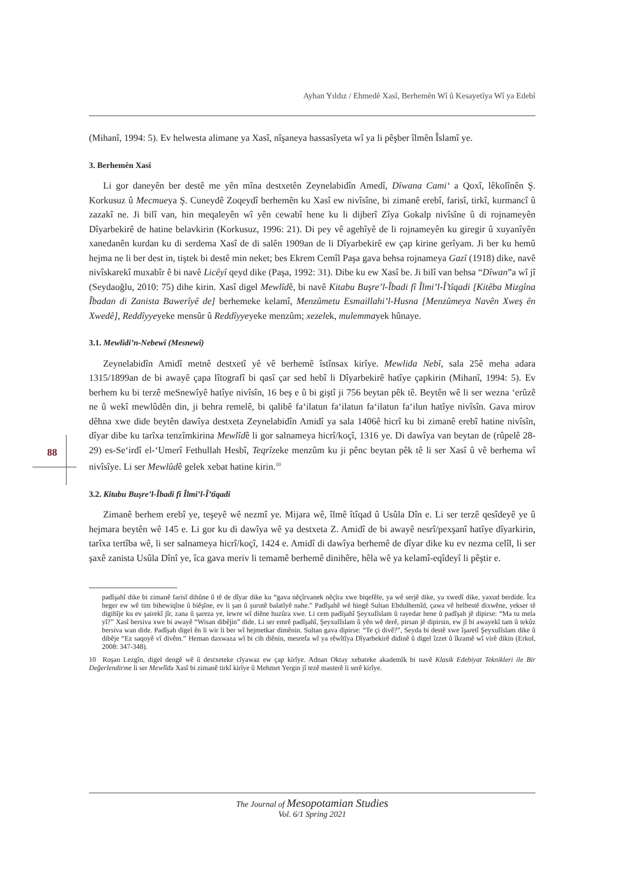Ayhan Yıldız / Ehmedê Xasî, Berhemên Wî û Kesayetîya Wî ya Edebî
88
(Mihanî, 1994: 5). Ev helwesta alimane ya Xasî, nîşaneya hassasîyeta wî ya li pêşber îlmên Îslamî ye.
3. Berhemên Xasî
Li gor daneyên ber destê me yên mîna destxetên Zeynelabidîn Amedî, Dîwana Cami‘ a Qoxî, lêkolînên Ş. Korkusuz û Mecmueya Ş. Cuneydê Zoqeydî berhemên ku Xasî ew nivîsîne, bi zimanê erebî, farisî, tirkî, kurmancî û zazakî ne. Ji bilî van, hin meqaleyên wî yên cewabî hene ku li dijberî Zîya Gokalp nivîsîne û di rojnameyên Dîyarbekirê de hatine belavkirin (Korkusuz, 1996: 21). Di pey vê agehîyê de li rojnameyên ku giregir û xuyanîyên xanedanên kurdan ku di serdema Xasî de di salên 1909an de li Dîyarbekirê ew çap kirine gerîyam. Ji ber ku hemû hejma ne li ber dest in, tiştek bi destê min neket; bes Ekrem Cemîl Paşa gava behsa rojnameya Gazî (1918) dike, navê nivîskarekî muxabîr ê bi navê Licêyî qeyd dike (Paşa, 1992: 31). Dibe ku ew Xasî be. Ji bilî van behsa “Dîwan”a wî jî (Seydaoğlu, 2010: 75) dihe kirin. Xasî digel Mewlîdê, bi navê Kitabu Buşre’l-Îbadi fî Îlmi’l-Î’tîqadi [Kitêba Mizgîna Îbadan di Zanista Bawerîyê de] berhemeke kelamî, Menzûmetu Esmaillahi’l-Husna [Menzûmeya Navên Xweş ên Xwedê], Reddîyyeyeke mensûr û Reddîyyeyeke menzûm; xezelek, mulemmayek hûnaye.
3.1. Mewlîdi’n-Nebewî (Mesnewî)
Zeynelabidîn Amidî metnê destxetî yê vê berhemê îstînsax kirîye. Mewlida Nebî, sala 25ê meha adara 1315/1899an de bi awayê çapa lîtografî bi qasî çar sed hebî li Dîyarbekirê hatîye çapkirin (Mihanî, 1994: 5). Ev berhem ku bi terzê meSnewîyê hatîye nivîsîn, 16 beş e û bi giştî ji 756 beytan pêk tê. Beytên wê li ser wezna ‘erûzê ne û wekî mewlûdên din, ji behra remelê, bi qalibê fa‘ilatun fa‘ilatun fa‘ilatun fa‘ilun hatîye nivîsîn. Gava mirov dêhna xwe dide beytên dawîya destxeta Zeynelabidîn Amidî ya sala 1406ê hicrî ku bi zimanê erebî hatine nivîsîn, dîyar dibe ku tarîxa tenzîmkirina Mewlîdê li gor salnameya hicrî/koçî, 1316 ye. Di dawîya van beytan de (rûpelê 28-29) es-Se‘irdî el-‘Umerî Fethullah Hesbî, Teqrîzeke menzûm ku ji pênc beytan pêk tê li ser Xasî û vê berhema wî nivîsîye. Li ser Mewlûdê gelek xebat hatine kirin.<sup>10</sup>
3.2. Kitabu Buşre’l-Îbadi fî Îlmi’l-Î’tîqadi
Zimanê berhem erebî ye, teşeyê wê nezmî ye. Mijara wê, îlmê îtîqad û Usûla Dîn e. Li ser terzê qesîdeyê ye û hejmara beytên wê 145 e. Li gor ku di dawîya wê ya destxeta Z. Amidî de bi awayê nesrî/pexşanî hatîye dîyarkirin, tarîxa tertîba wê, li ser salnameya hicrî/koçî, 1424 e. Amidî di dawîya berhemê de dîyar dike ku ev nezma celîl, li ser şaxê zanista Usûla Dînî ye, îca gava meriv li temamê berhemê dinihêre, hêla wê ya kelamî-eqîdeyî li pêştir e.
padîşahî dike bi zimanê farisî dihûne û tê de dîyar dike ku “gava nêçîrvanek nêçîra xwe biqefêle, ya wê serjê dike, ya xwedî dike, yaxud berdide. Îca heger ew wê tim bihewiqîne û biêşîne, ev li şan û şurutê balatîyê nahe.” Padîşahê wê hingê Sultan Ebdulhemîd, çawa vê helbestê dixwêne, yekser tê digihîje ku ev şairekî jîr, zana û şareza ye, lewre wî diêne huzûra xwe. Li cem padîşahî Şeyxulîslam û rayedar hene û padîşah jê dipirse: “Ma tu mela yî?” Xasî bersiva xwe bi awayê “Wisan dibêjin” dide. Li ser emrê padîşahî, Şeyxulîslam û yên wê derê, pirsan jê dipirsin, ew jî bi awayekî tam û tekûz bersiva wan dide. Padîşah digel ên li wir li ber wî hejmetkar dimênin. Sultan gava dipirse: “Te çi divê?”, Seyda bi destê xwe îşaretî Şeyxulîslam dike û dibêje “Ez saqoyê vî divêm.” Heman daxwaza wî bi cih diênin, mesrefa wî ya rêwîtîya Dîyarbekirê didinê û digel îzzet û îkramê wî virê dikin (Erkol, 2008: 347-348).
10 Roşan Lezgîn, digel dengê wê û destxeteke cîyawaz ew çap kirîye. Adnan Oktay xebateke akademîk bi navê Klasik Edebiyat Teknikleri ile Bir Değerlendirme li ser Mewlîda Xasî bi zimanê tirkî kirîye û Mehmet Yergin jî tezê masterê li serê kirîye.
The Journal of Mesopotamian Studies
Vol. 6/1 Spring 2021